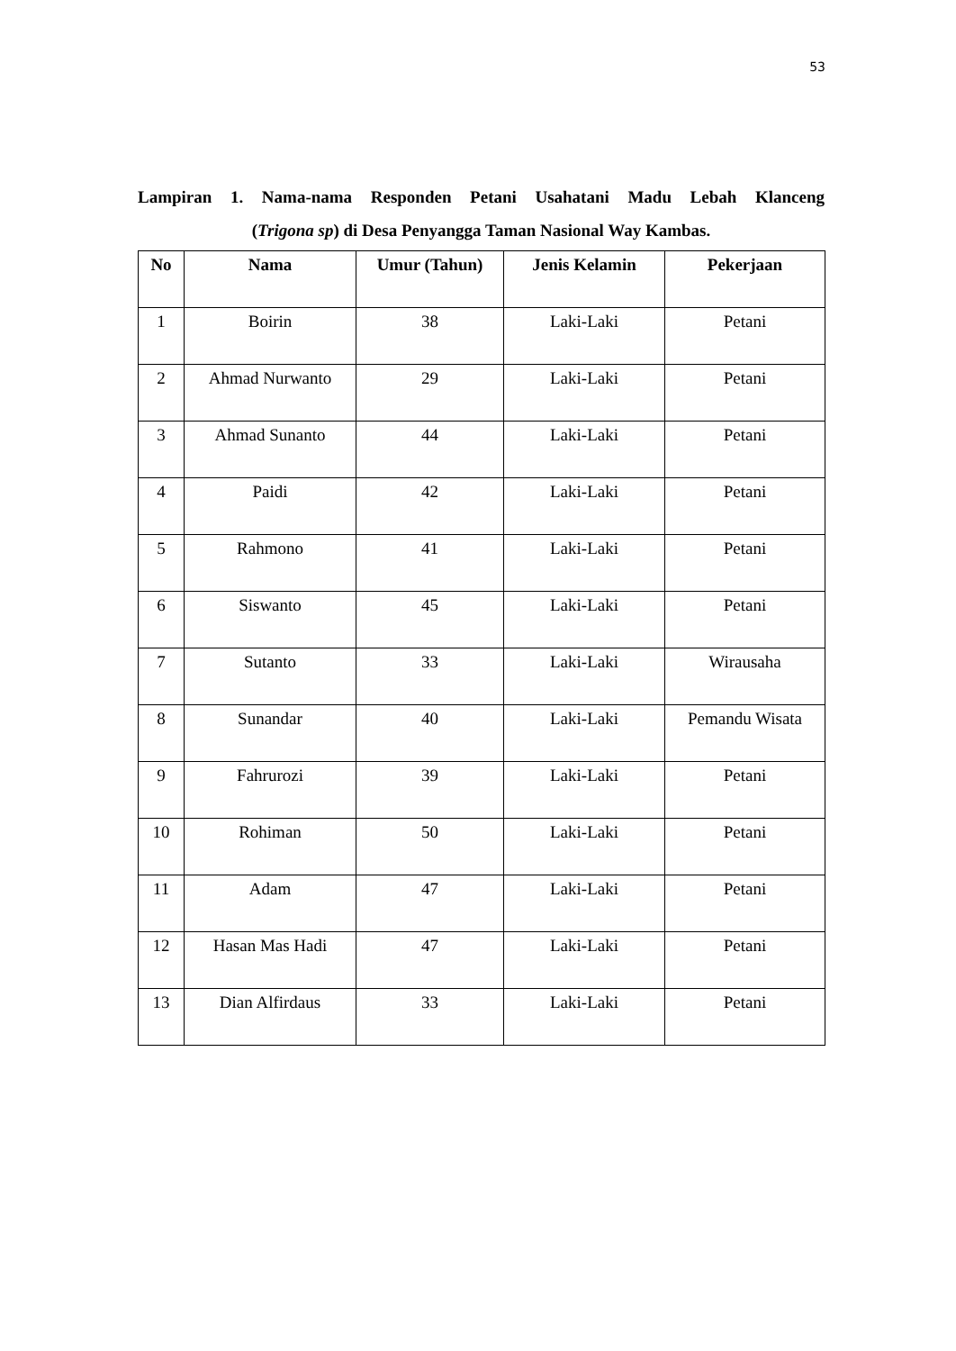53
Lampiran 1. Nama-nama Responden Petani Usahatani Madu Lebah Klanceng
(Trigona sp) di Desa Penyangga Taman Nasional Way Kambas.
| No | Nama | Umur (Tahun) | Jenis Kelamin | Pekerjaan |
| --- | --- | --- | --- | --- |
| 1 | Boirin | 38 | Laki-Laki | Petani |
| 2 | Ahmad Nurwanto | 29 | Laki-Laki | Petani |
| 3 | Ahmad Sunanto | 44 | Laki-Laki | Petani |
| 4 | Paidi | 42 | Laki-Laki | Petani |
| 5 | Rahmono | 41 | Laki-Laki | Petani |
| 6 | Siswanto | 45 | Laki-Laki | Petani |
| 7 | Sutanto | 33 | Laki-Laki | Wirausaha |
| 8 | Sunandar | 40 | Laki-Laki | Pemandu Wisata |
| 9 | Fahrurozi | 39 | Laki-Laki | Petani |
| 10 | Rohiman | 50 | Laki-Laki | Petani |
| 11 | Adam | 47 | Laki-Laki | Petani |
| 12 | Hasan Mas Hadi | 47 | Laki-Laki | Petani |
| 13 | Dian Alfirdaus | 33 | Laki-Laki | Petani |